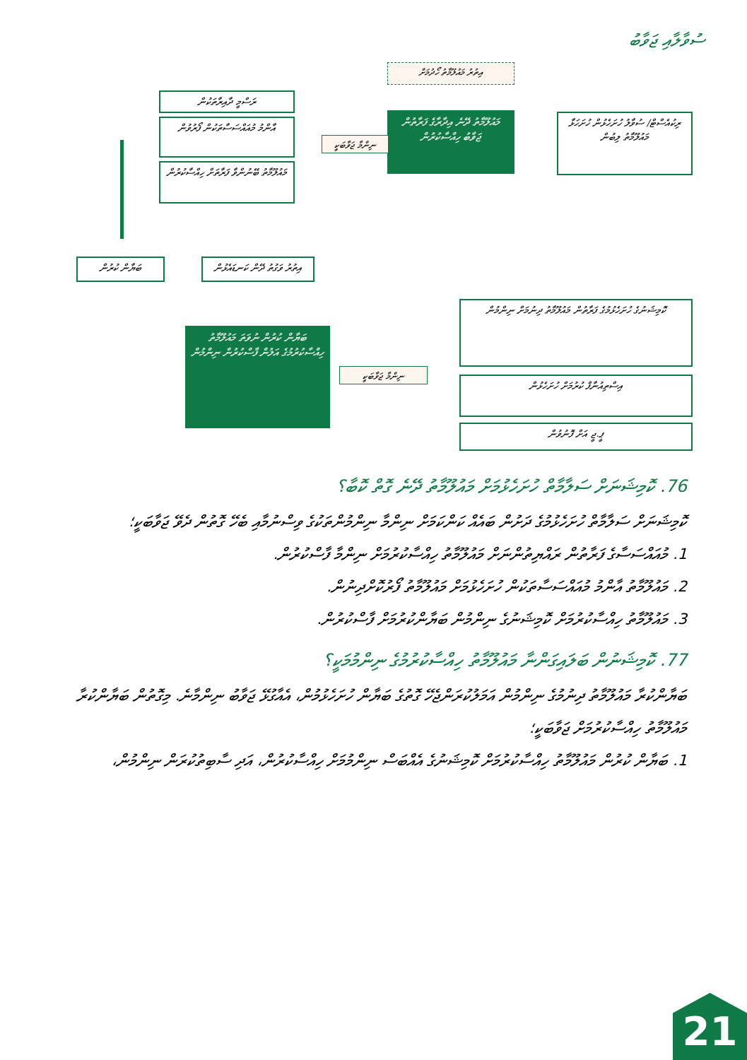ސުވާލާއި ޖަވާބު
އިތުރު މައުލޫމާތު ހޯދުމަށް
ރަސްމީ ދާއިރާތަކުން
އާންމު މުއައްސަސާތަކުން ފޯރުވުން
މައުލޫމާތު ބޭނުންވާ ފަރާތަށް ހިއްސާކުރުން
މައުލޫމާތު ދޭނެ އިދާރާގެ ފަރާތުން ޖަވާބު ހިއްސާކުރުން
ނިންމާ ޖަވާބަކީ
ރިކުއެސްޓް/ ސުވާލު ހުށަހެޅުން ހުށަހަޅާ މައުލޫމާތު ލިބުން
ބަޔާން ކުރުން
އިތުރު ވަގުތު ދޭން ކަނޑައެޅުން
ބަޔާން ކުރުން ނުވަތަ މައުލޫމާތު ހިއްސާކުރުމުގެ އަލުން ފާސްކުރުން ނިންމުން
ނިންމާ ޖަވާބަކީ
ކޮމިޝަނުގެ ހުށަހެޅުމުގެ ފަރާތުން މައުލޫމާތު ދިނުމަށް ނިންމުން
އިސްތިއުނާފް ކުރުމަށް ހުށަހެޅުން
ޕީ.ޖީ އަށް ފޮނުވުން
76. ކޮމިޝަނަށް ސަލާމާތް ހުށަހެޅުމަށް މައުލޫމާތު ދޭނެ ގޮތް ކޮބާ؟
ކޮމިޝަނަށް ސަލާމާތް ހުށަހެޅުމުގެ ދަށުން ބައެއް ކަންކަމަށް ނިންމާ ނިންމުންތަކުގެ ވިސްނުމާއި ބެހޭ ގޮތުން ދެވޭ ޖަވާބަކީ؛
1. މުއައްސަސާގެ ފަރާތުން ރައްޔިތުންނަށް މައުލޫމާތު ހިއްސާކުރުމަށް ނިންމާ ފާސްކުރުން.
2. މައުލޫމާތު އާންމު މުއައްސަސާތަކުން ހުށަހެޅުމަށް މައުލޫމާތު ފޯރުކޮށްދިނުން.
3. މައުލޫމާތު ހިއްސާކުރުމަށް ކޮމިޝަނުގެ ނިންމުން ބަޔާންކުރުމަށް ފާސްކުރުން.
77. ކޮމިޝަނުން ބަލައިގަންނާ މައުލޫމާތު ހިއްސާކުރުމުގެ ނިންމުމަކީ؟
ބަޔާންކުރާ މައުލޫމާތު ދިނުމުގެ ނިންމުން އަމަލުކުރަންޖެހޭ ގޮތުގެ ބަޔާން ހުށަހެޅުމުން، އެއާގުޅޭ ޖަވާބު ނިންމާނެ. މިގޮތުން ބަޔާންކުރާ މައުލޫމާތު ހިއްސާކުރުމަށް ޖަވާބަކީ؛
1. ބަޔާން ކުރުން މައުލޫމާތު ހިއްސާކުރުމަށް ކޮމިޝަނުގެ އެއްބަސް ނިންމުމަށް ހިއްސާކުރުން، އަދި ސާބިތުކުރަން ނިންމުން،
21